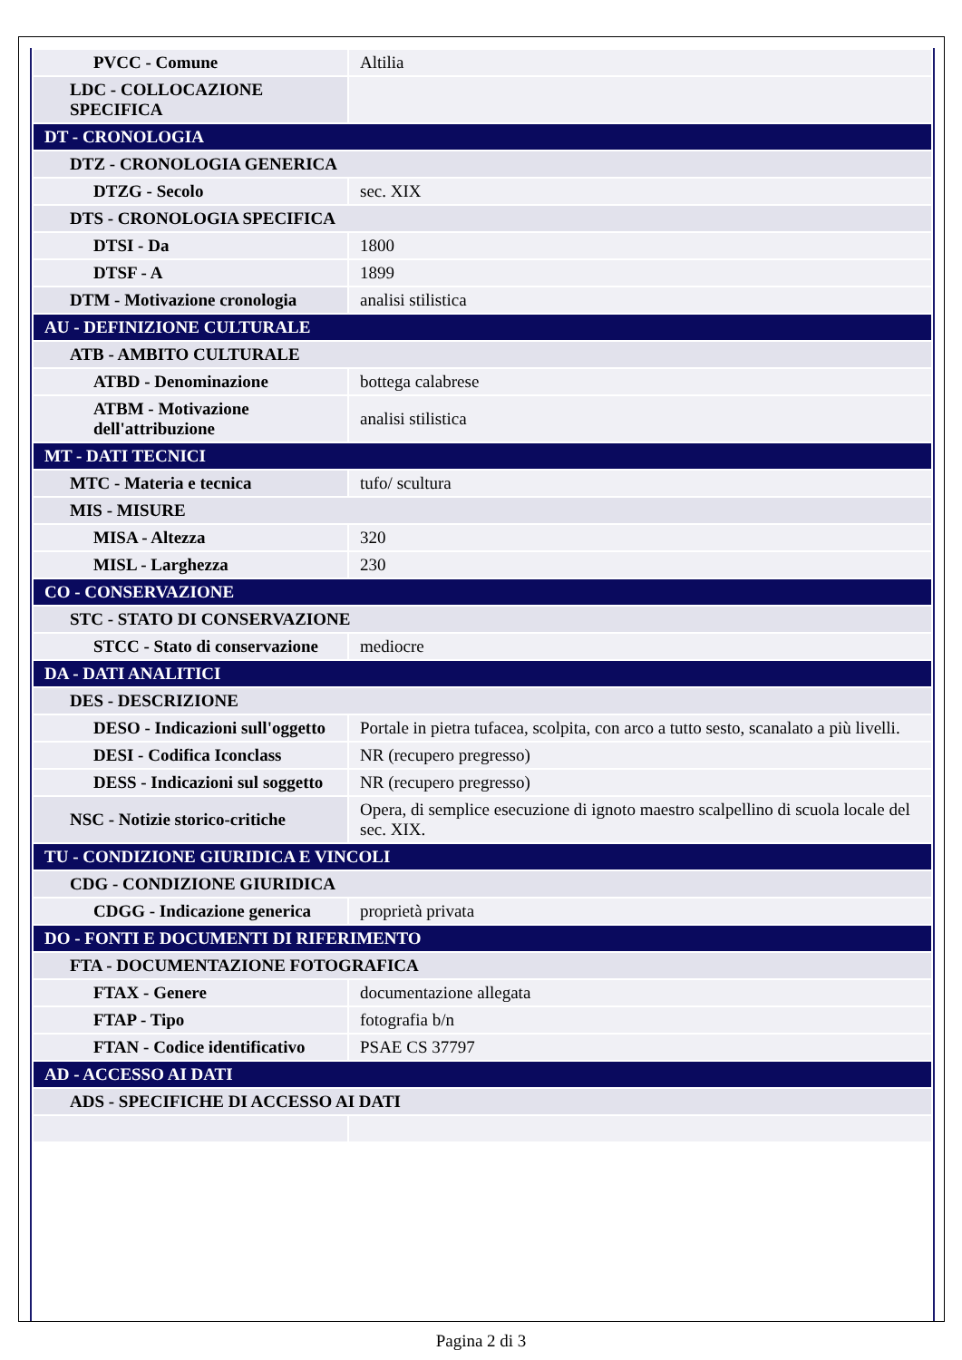| PVCC - Comune | Altilia |
| LDC - COLLOCAZIONE SPECIFICA | |
| DT - CRONOLOGIA | |
| DTZ - CRONOLOGIA GENERICA | |
| DTZG - Secolo | sec. XIX |
| DTS - CRONOLOGIA SPECIFICA | |
| DTSI - Da | 1800 |
| DTSF - A | 1899 |
| DTM - Motivazione cronologia | analisi stilistica |
| AU - DEFINIZIONE CULTURALE | |
| ATB - AMBITO CULTURALE | |
| ATBD - Denominazione | bottega calabrese |
| ATBM - Motivazione dell'attribuzione | analisi stilistica |
| MT - DATI TECNICI | |
| MTC - Materia e tecnica | tufo/ scultura |
| MIS - MISURE | |
| MISA - Altezza | 320 |
| MISL - Larghezza | 230 |
| CO - CONSERVAZIONE | |
| STC - STATO DI CONSERVAZIONE | |
| STCC - Stato di conservazione | mediocre |
| DA - DATI ANALITICI | |
| DES - DESCRIZIONE | |
| DESO - Indicazioni sull'oggetto | Portale in pietra tufacea, scolpita, con arco a tutto sesto, scanalato a più livelli. |
| DESI - Codifica Iconclass | NR (recupero pregresso) |
| DESS - Indicazioni sul soggetto | NR (recupero pregresso) |
| NSC - Notizie storico-critiche | Opera, di semplice esecuzione di ignoto maestro scalpellino di scuola locale del sec. XIX. |
| TU - CONDIZIONE GIURIDICA E VINCOLI | |
| CDG - CONDIZIONE GIURIDICA | |
| CDGG - Indicazione generica | proprietà privata |
| DO - FONTI E DOCUMENTI DI RIFERIMENTO | |
| FTA - DOCUMENTAZIONE FOTOGRAFICA | |
| FTAX - Genere | documentazione allegata |
| FTAP - Tipo | fotografia b/n |
| FTAN - Codice identificativo | PSAE CS 37797 |
| AD - ACCESSO AI DATI | |
| ADS - SPECIFICHE DI ACCESSO AI DATI | |
Pagina 2 di 3